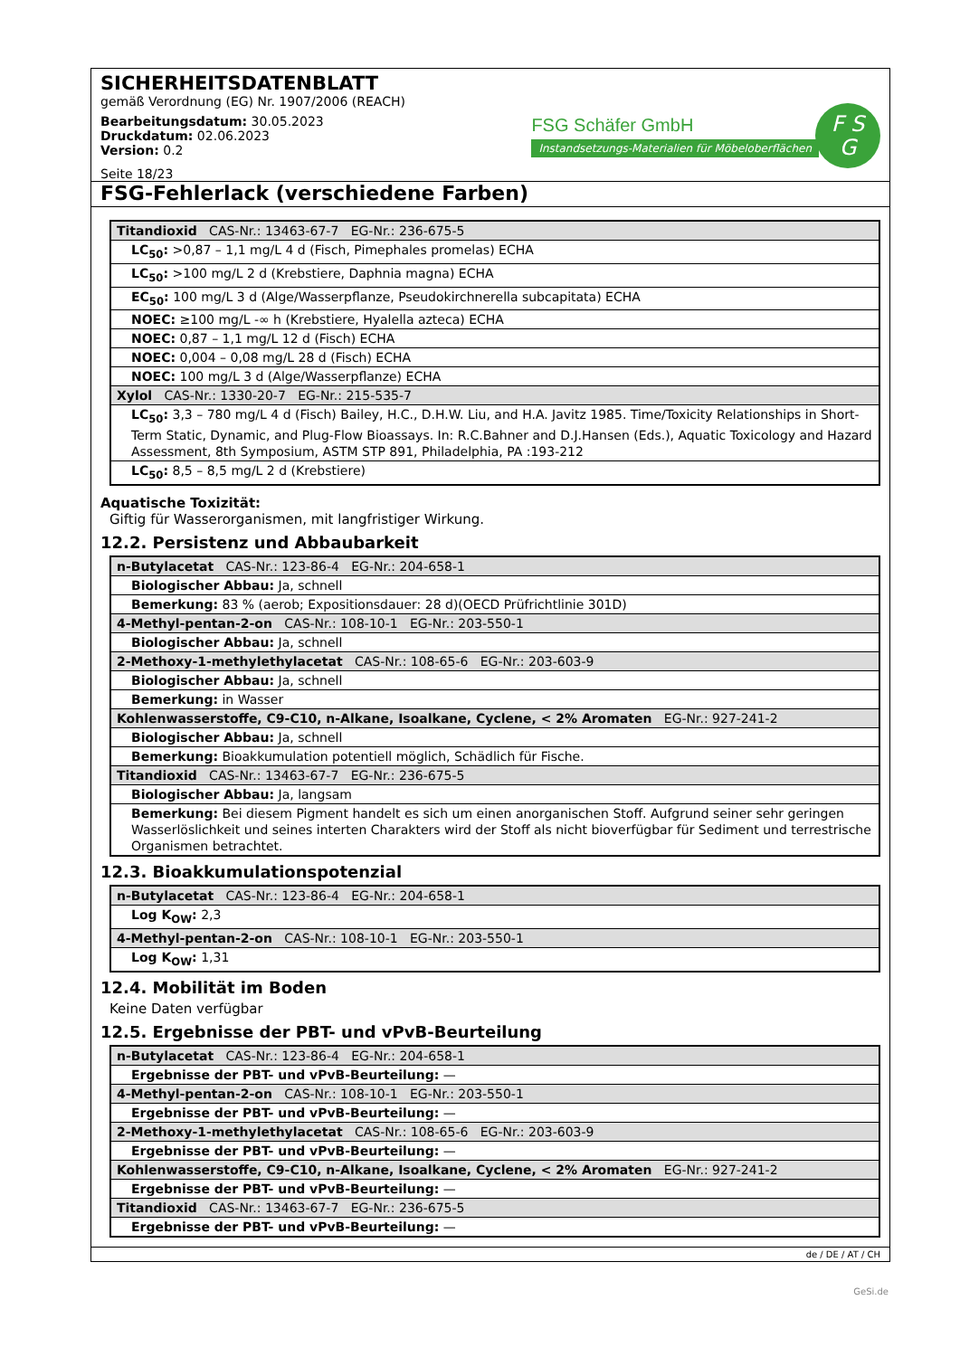SICHERHEITSDATENBLATT
gemäß Verordnung (EG) Nr. 1907/2006 (REACH)
Bearbeitungsdatum: 30.05.2023
Druckdatum: 02.06.2023
Version: 0.2
Seite 18/23
FSG Schäfer GmbH
Instandsetzungs-Materialien für Möbeloberflächen
F S
G
FSG-Fehlerlack (verschiedene Farben)
| Titandioxid CAS-Nr.: 13463-67-7 EG-Nr.: 236-675-5 |
| LC<sub>50</sub>: >0,87 – 1,1 mg/L 4 d (Fisch, Pimephales promelas) ECHA |
| LC<sub>50</sub>: >100 mg/L 2 d (Krebstiere, Daphnia magna) ECHA |
| EC<sub>50</sub>: 100 mg/L 3 d (Alge/Wasserpflanze, Pseudokirchnerella subcapitata) ECHA |
| NOEC: ≥100 mg/L -∞ h (Krebstiere, Hyalella azteca) ECHA |
| NOEC: 0,87 – 1,1 mg/L 12 d (Fisch) ECHA |
| NOEC: 0,004 – 0,08 mg/L 28 d (Fisch) ECHA |
| NOEC: 100 mg/L 3 d (Alge/Wasserpflanze) ECHA |
| Xylol CAS-Nr.: 1330-20-7 EG-Nr.: 215-535-7 |
| LC<sub>50</sub>: 3,3 – 780 mg/L 4 d (Fisch) Bailey, H.C., D.H.W. Liu, and H.A. Javitz 1985. Time/Toxicity Relationships in Short-Term Static, Dynamic, and Plug-Flow Bioassays. In: R.C.Bahner and D.J.Hansen (Eds.), Aquatic Toxicology and Hazard Assessment, 8th Symposium, ASTM STP 891, Philadelphia, PA :193-212 |
| LC<sub>50</sub>: 8,5 – 8,5 mg/L 2 d (Krebstiere) |
Aquatische Toxizität:
Giftig für Wasserorganismen, mit langfristiger Wirkung.
12.2. Persistenz und Abbaubarkeit
| n-Butylacetat CAS-Nr.: 123-86-4 EG-Nr.: 204-658-1 |
| Biologischer Abbau: Ja, schnell |
| Bemerkung: 83 % (aerob; Expositionsdauer: 28 d)(OECD Prüfrichtlinie 301D) |
| 4-Methyl-pentan-2-on CAS-Nr.: 108-10-1 EG-Nr.: 203-550-1 |
| Biologischer Abbau: Ja, schnell |
| 2-Methoxy-1-methylethylacetat CAS-Nr.: 108-65-6 EG-Nr.: 203-603-9 |
| Biologischer Abbau: Ja, schnell |
| Bemerkung: in Wasser |
| Kohlenwasserstoffe, C9-C10, n-Alkane, Isoalkane, Cyclene, < 2% Aromaten EG-Nr.: 927-241-2 |
| Biologischer Abbau: Ja, schnell |
| Bemerkung: Bioakkumulation potentiell möglich, Schädlich für Fische. |
| Titandioxid CAS-Nr.: 13463-67-7 EG-Nr.: 236-675-5 |
| Biologischer Abbau: Ja, langsam |
| Bemerkung: Bei diesem Pigment handelt es sich um einen anorganischen Stoff. Aufgrund seiner sehr geringen Wasserlöslichkeit und seines interten Charakters wird der Stoff als nicht bioverfügbar für Sediment und terrestrische Organismen betrachtet. |
12.3. Bioakkumulationspotenzial
| n-Butylacetat CAS-Nr.: 123-86-4 EG-Nr.: 204-658-1 |
| Log K<sub>OW</sub>: 2,3 |
| 4-Methyl-pentan-2-on CAS-Nr.: 108-10-1 EG-Nr.: 203-550-1 |
| Log K<sub>OW</sub>: 1,31 |
12.4. Mobilität im Boden
Keine Daten verfügbar
12.5. Ergebnisse der PBT- und vPvB-Beurteilung
| n-Butylacetat CAS-Nr.: 123-86-4 EG-Nr.: 204-658-1 |
| Ergebnisse der PBT- und vPvB-Beurteilung: — |
| 4-Methyl-pentan-2-on CAS-Nr.: 108-10-1 EG-Nr.: 203-550-1 |
| Ergebnisse der PBT- und vPvB-Beurteilung: — |
| 2-Methoxy-1-methylethylacetat CAS-Nr.: 108-65-6 EG-Nr.: 203-603-9 |
| Ergebnisse der PBT- und vPvB-Beurteilung: — |
| Kohlenwasserstoffe, C9-C10, n-Alkane, Isoalkane, Cyclene, < 2% Aromaten EG-Nr.: 927-241-2 |
| Ergebnisse der PBT- und vPvB-Beurteilung: — |
| Titandioxid CAS-Nr.: 13463-67-7 EG-Nr.: 236-675-5 |
| Ergebnisse der PBT- und vPvB-Beurteilung: — |
de / DE / AT / CH
GeSi.de